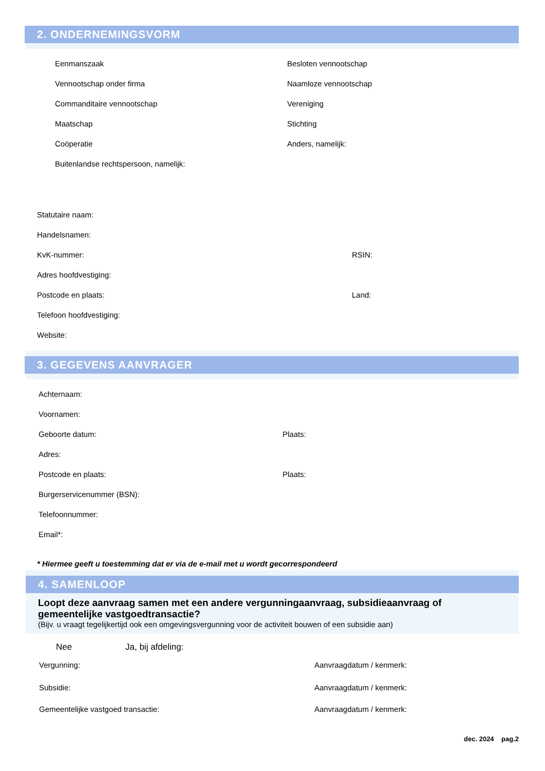2. ONDERNEMINGSVORM
Eenmanszaak
Vennootschap onder firma
Commanditaire vennootschap
Maatschap
Coöperatie
Buitenlandse rechtspersoon, namelijk:
Besloten vennootschap
Naamloze vennootschap
Vereniging
Stichting
Anders, namelijk:
Statutaire naam:
Handelsnamen:
KvK-nummer: RSIN:
Adres hoofdvestiging:
Postcode en plaats: Land:
Telefoon hoofdvestiging:
Website:
3. GEGEVENS AANVRAGER
Achternaam:
Voornamen:
Geboorte datum: Plaats:
Adres:
Postcode en plaats: Plaats:
Burgerservicenummer (BSN):
Telefoonnummer:
Email*:
* Hiermee geeft u toestemming dat er via de e-mail met u wordt gecorrespondeerd
4. SAMENLOOP
Loopt deze aanvraag samen met een andere vergunningaanvraag, subsidieaanvraag of gemeentelijke vastgoedtransactie?
(Bijv. u vraagt tegelijkertijd ook een omgevingsvergunning voor de activiteit bouwen of een subsidie aan)
Nee Ja, bij afdeling:
Vergunning: Aanvraagdatum / kenmerk:
Subsidie: Aanvraagdatum / kenmerk:
Gemeentelijke vastgoed transactie: Aanvraagdatum / kenmerk:
dec. 2024 pag.2